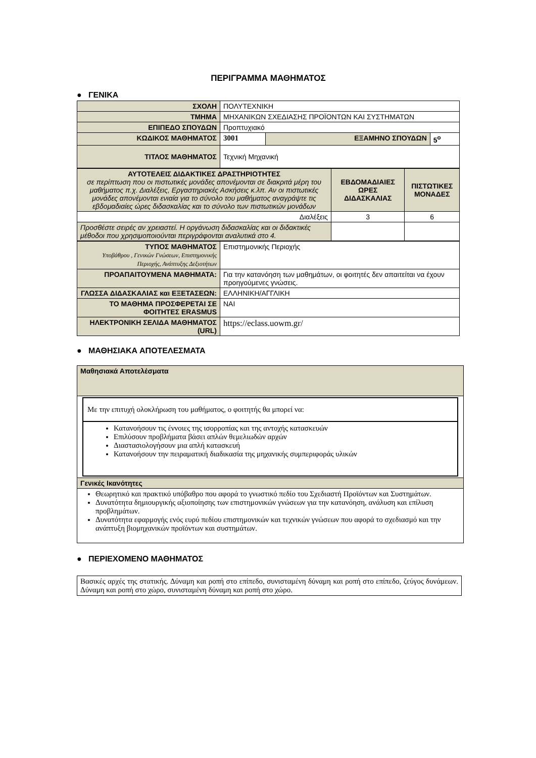ΠΕΡΙΓΡΑΜΜΑ ΜΑΘΗΜΑΤΟΣ
● ΓΕΝΙΚΑ
| ΣΧΟΛΗ | ΠΟΛΥΤΕΧΝΙΚΗ | | |
| ΤΜΗΜΑ | ΜΗΧΑΝΙΚΩΝ ΣΧΕΔΙΑΣΗΣ ΠΡΟΪΟΝΤΩΝ ΚΑΙ ΣΥΣΤΗΜΑΤΩΝ | | |
| ΕΠΙΠΕΔΟ ΣΠΟΥΔΩΝ | Προπτυχιακό | | |
| ΚΩΔΙΚΟΣ ΜΑΘΗΜΑΤΟΣ | 3001 | ΕΞΑΜΗΝΟ ΣΠΟΥΔΩΝ | 5<sup>ο</sup> |
| ΤΙΤΛΟΣ ΜΑΘΗΜΑΤΟΣ | Τεχνική Μηχανική | | |
| ΑΥΤΟΤΕΛΕΙΣ ΔΙΔΑΚΤΙΚΕΣ ΔΡΑΣΤΗΡΙΟΤΗΤΕΣ σε περίπτωση που οι πιστωτικές μονάδες απονέμονται σε διακριτά μέρη του μαθήματος π.χ. Διαλέξεις, Εργαστηριακές Ασκήσεις κ.λπ. Αν οι πιστωτικές μονάδες απονέμονται ενιαία για το σύνολο του μαθήματος αναγράψτε τις εβδομαδιαίες ώρες διδασκαλίας και το σύνολο των πιστωτικών μονάδων | ΕΒΔΟΜΑΔΙΑΙΕΣ ΩΡΕΣ ΔΙΔΑΣΚΑΛΙΑΣ | ΠΙΣΤΩΤΙΚΕΣ ΜΟΝΑΔΕΣ |
| Διαλέξεις | 3 | 6 |
| Προσθέστε σειρές αν χρειαστεί. Η οργάνωση διδασκαλίας και οι διδακτικές μέθοδοι που χρησιμοποιούνται περιγράφονται αναλυτικά στο 4. | | |
| ΤΥΠΟΣ ΜΑΘΗΜΑΤΟΣ Υποβάθρου , Γενικών Γνώσεων, Επιστημονικής Περιοχής, Ανάπτυξης Δεξιοτήτων | Επιστημονικής Περιοχής |
| ΠΡΟΑΠΑΙΤΟΥΜΕΝΑ ΜΑΘΗΜΑΤΑ: | Για την κατανόηση των μαθημάτων, οι φοιτητές δεν απαιτείται να έχουν προηγούμενες γνώσεις. |
| ΓΛΩΣΣΑ ΔΙΔΑΣΚΑΛΙΑΣ και ΕΞΕΤΑΣΕΩΝ: | ΕΛΛΗΝΙΚΗ/ΑΓΓΛΙΚΗ |
| ΤΟ ΜΑΘΗΜΑ ΠΡΟΣΦΕΡΕΤΑΙ ΣΕ ΦΟΙΤΗΤΕΣ ERASMUS | ΝΑΙ |
| ΗΛΕΚΤΡΟΝΙΚΗ ΣΕΛΙΔΑ ΜΑΘΗΜΑΤΟΣ (URL) | https://eclass.uowm.gr/ |
● ΜΑΘΗΣΙΑΚΑ ΑΠΟΤΕΛΕΣΜΑΤΑ
| Μαθησιακά Αποτελέσματα |
| Με την επιτυχή ολοκλήρωση του μαθήματος, ο φοιτητής θα μπορεί να: Κατανοήσουν τις έννοιες της ισορροπίας και της αντοχής κατασκευών Επιλύσουν προβλήματα βάσει απλών θεμελιωδών αρχών Διαστασιολογήσουν μια απλή κατασκευή Κατανοήσουν την πειραματική διαδικασία της μηχανικής συμπεριφοράς υλικών |
| Γενικές Ικανότητες |
| Θεωρητικό και πρακτικό υπόβαθρο που αφορά το γνωστικό πεδίο του Σχεδιαστή Προϊόντων και Συστημάτων. Δυνατότητα δημιουργικής αξιοποίησης των επιστημονικών γνώσεων για την κατανόηση, ανάλυση και επίλυση προβλημάτων. Δυνατότητα εφαρμογής ενός ευρύ πεδίου επιστημονικών και τεχνικών γνώσεων που αφορά το σχεδιασμό και την ανάπτυξη βιομηχανικών προϊόντων και συστημάτων. |
● ΠΕΡΙΕΧΟΜΕΝΟ ΜΑΘΗΜΑΤΟΣ
| Βασικές αρχές της στατικής. Δύναμη και ροπή στο επίπεδο, συνισταμένη δύναμη και ροπή στο επίπεδο, ζεύγος δυνάμεων. Δύναμη και ροπή στο χώρο, συνισταμένη δύναμη και ροπή στο χώρο. |